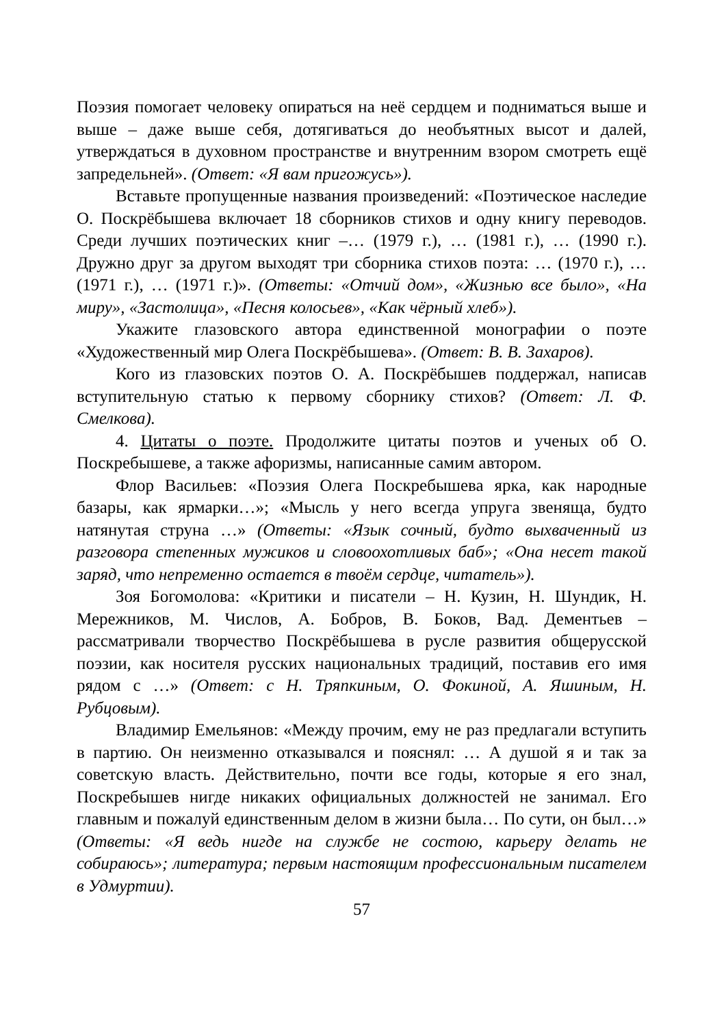Поэзия помогает человеку опираться на неё сердцем и подниматься выше и выше – даже выше себя, дотягиваться до необъятных высот и далей, утверждаться в духовном пространстве и внутренним взором смотреть ещё запредельней». (Ответ: «Я вам пригожусь»).
Вставьте пропущенные названия произведений: «Поэтическое наследие О. Поскрёбышева включает 18 сборников стихов и одну книгу переводов. Среди лучших поэтических книг –… (1979 г.), … (1981 г.), … (1990 г.). Дружно друг за другом выходят три сборника стихов поэта: … (1970 г.), … (1971 г.), … (1971 г.)». (Ответы: «Отчий дом», «Жизнью все было», «На миру», «Застолица», «Песня колосьев», «Как чёрный хлеб»).
Укажите глазовского автора единственной монографии о поэте «Художественный мир Олега Поскрёбышева». (Ответ: В. В. Захаров).
Кого из глазовских поэтов О. А. Поскрёбышев поддержал, написав вступительную статью к первому сборнику стихов? (Ответ: Л. Ф. Смелкова).
4. Цитаты о поэте. Продолжите цитаты поэтов и ученых об О. Поскребышеве, а также афоризмы, написанные самим автором.
Флор Васильев: «Поэзия Олега Поскребышева ярка, как народные базары, как ярмарки…»; «Мысль у него всегда упруга звеняща, будто натянутая струна …» (Ответы: «Язык сочный, будто выхваченный из разговора степенных мужиков и словоохотливых баб»; «Она несет такой заряд, что непременно остается в твоём сердце, читатель»).
Зоя Богомолова: «Критики и писатели – Н. Кузин, Н. Шундик, Н. Мережников, М. Числов, А. Бобров, В. Боков, Вад. Дементьев – рассматривали творчество Поскрёбышева в русле развития общерусской поэзии, как носителя русских национальных традиций, поставив его имя рядом с …» (Ответ: с Н. Тряпкиным, О. Фокиной, А. Яшиным, Н. Рубцовым).
Владимир Емельянов: «Между прочим, ему не раз предлагали вступить в партию. Он неизменно отказывался и пояснял: … А душой я и так за советскую власть. Действительно, почти все годы, которые я его знал, Поскребышев нигде никаких официальных должностей не занимал. Его главным и пожалуй единственным делом в жизни была… По сути, он был…» (Ответы: «Я ведь нигде на службе не состою, карьеру делать не собираюсь»; литература; первым настоящим профессиональным писателем в Удмуртии).
57